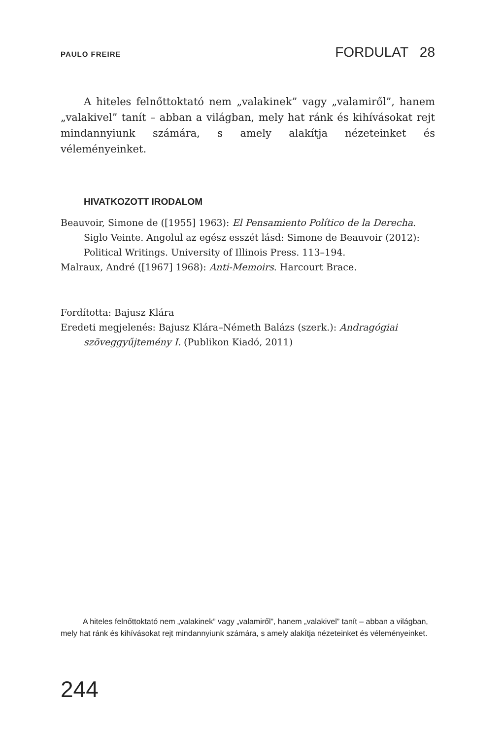PAULO FREIRE FORDULAT 28
A hiteles felnőttoktató nem „valakinek” vagy „valamiről”, hanem „valakivel” tanít – abban a világban, mely hat ránk és kihívásokat rejt mindannyiunk számára, s amely alakítja nézeteinket és véleményeinket.
HIVATKOZOTT IRODALOM
Beauvoir, Simone de ([1955] 1963): El Pensamiento Político de la Derecha. Siglo Veinte. Angolul az egész esszét lásd: Simone de Beauvoir (2012): Political Writings. University of Illinois Press. 113–194.
Malraux, André ([1967] 1968): Anti-Memoirs. Harcourt Brace.
Fordította: Bajusz Klára
Eredeti megjelenés: Bajusz Klára–Németh Balázs (szerk.): Andragógiai szöveggyűjtemény I. (Publikon Kiadó, 2011)
A hiteles felnőttoktató nem „valakinek” vagy „valamiről”, hanem „valakivel” tanít – abban a világban, mely hat ránk és kihívásokat rejt mindannyiunk számára, s amely alakítja nézeteinket és véleményeinket.
244